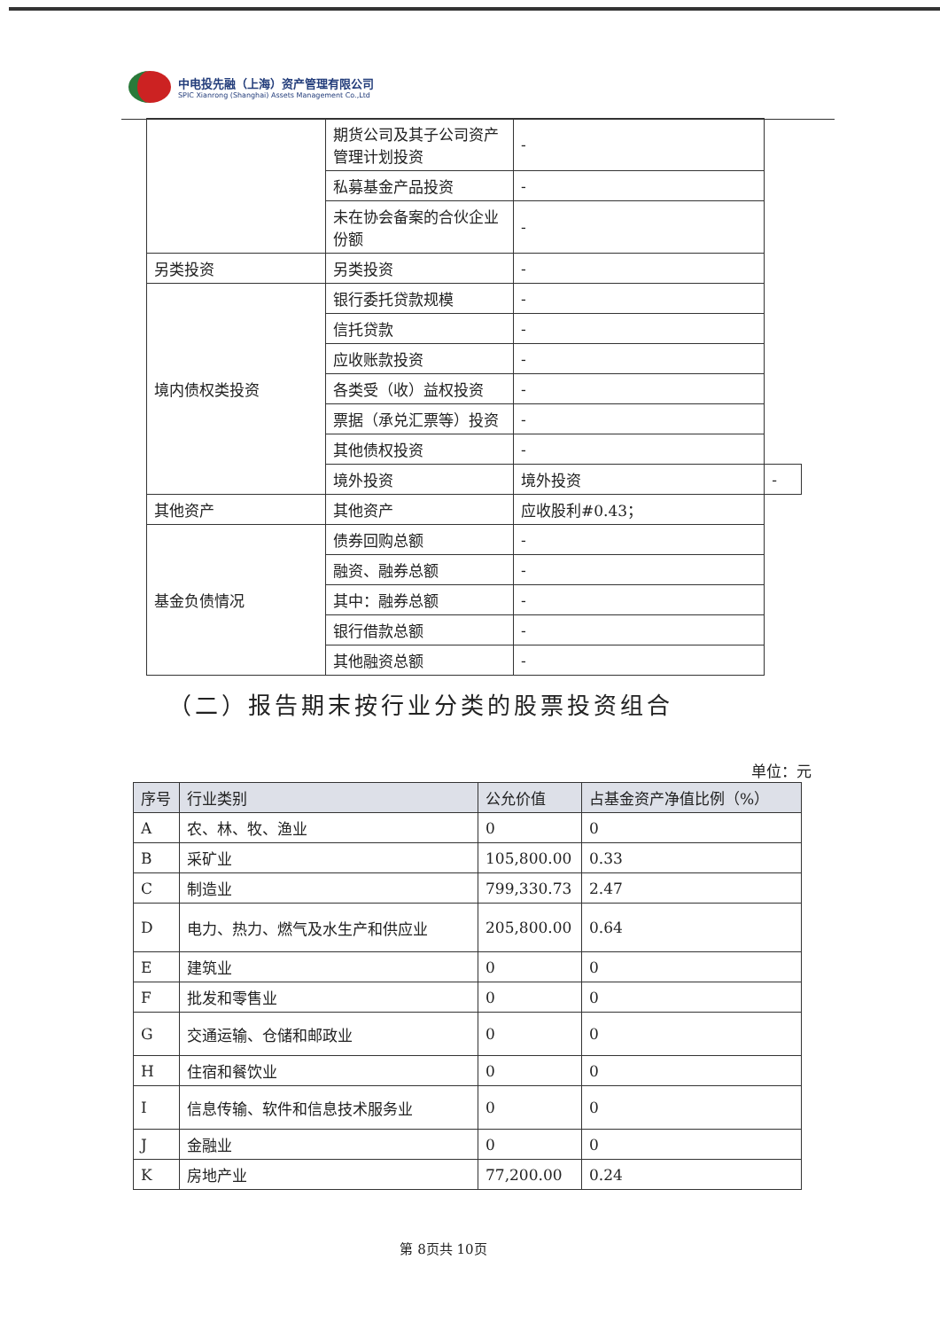中电投先融（上海）资产管理有限公司
SPIC Xianrong (Shanghai) Assets Management Co.,Ltd
| | 期货公司及其子公司资产管理计划投资 | - | |
| | 私募基金产品投资 | - | |
| | 未在协会备案的合伙企业份额 | - | |
| 另类投资 | 另类投资 | - | |
| 境内债权类投资 | 银行委托贷款规模 | - | |
| | 信托贷款 | - | |
| | 应收账款投资 | - | |
| | 各类受（收）益权投资 | - | |
| | 票据（承兑汇票等）投资 | - | |
| | 其他债权投资 | - | |
| | 境外投资 | 境外投资 | - |
| 其他资产 | 其他资产 | 应收股利#0.43； | |
| 基金负债情况 | 债券回购总额 | - | |
| | 融资、融券总额 | - | |
| | 其中：融券总额 | - | |
| | 银行借款总额 | - | |
| | 其他融资总额 | - | |
（二）报告期末按行业分类的股票投资组合
单位：元
| 序号 | 行业类别 | 公允价值 | 占基金资产净值比例（%） |
| --- | --- | --- | --- |
| A | 农、林、牧、渔业 | 0 | 0 |
| B | 采矿业 | 105,800.00 | 0.33 |
| C | 制造业 | 799,330.73 | 2.47 |
| D | 电力、热力、燃气及水生产和供应业 | 205,800.00 | 0.64 |
| E | 建筑业 | 0 | 0 |
| F | 批发和零售业 | 0 | 0 |
| G | 交通运输、仓储和邮政业 | 0 | 0 |
| H | 住宿和餐饮业 | 0 | 0 |
| I | 信息传输、软件和信息技术服务业 | 0 | 0 |
| J | 金融业 | 0 | 0 |
| K | 房地产业 | 77,200.00 | 0.24 |
第 8页共 10页